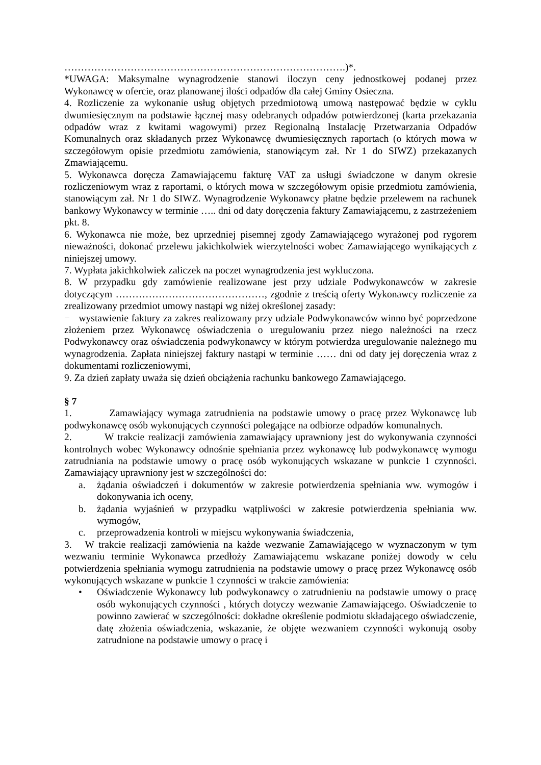………………………………………………………………………….)*.
*UWAGA: Maksymalne wynagrodzenie stanowi iloczyn ceny jednostkowej podanej przez Wykonawcę w ofercie, oraz planowanej ilości odpadów dla całej Gminy Osieczna.
4. Rozliczenie za wykonanie usług objętych przedmiotową umową następować będzie w cyklu dwumiesięcznym na podstawie łącznej masy odebranych odpadów potwierdzonej (karta przekazania odpadów wraz z kwitami wagowymi) przez Regionalną Instalację Przetwarzania Odpadów Komunalnych oraz składanych przez Wykonawcę dwumiesięcznych raportach (o których mowa w szczegółowym opisie przedmiotu zamówienia, stanowiącym zał. Nr 1 do SIWZ) przekazanych Zmawiającemu.
5. Wykonawca doręcza Zamawiającemu fakturę VAT za usługi świadczone w danym okresie rozliczeniowym wraz z raportami, o których mowa w szczegółowym opisie przedmiotu zamówienia, stanowiącym zał. Nr 1 do SIWZ. Wynagrodzenie Wykonawcy płatne będzie przelewem na rachunek bankowy Wykonawcy w terminie ….. dni od daty doręczenia faktury Zamawiającemu, z zastrzeżeniem pkt. 8.
6. Wykonawca nie może, bez uprzedniej pisemnej zgody Zamawiającego wyrażonej pod rygorem nieważności, dokonać przelewu jakichkolwiek wierzytelności wobec Zamawiającego wynikających z niniejszej umowy.
7. Wypłata jakichkolwiek zaliczek na poczet wynagrodzenia jest wykluczona.
8. W przypadku gdy zamówienie realizowane jest przy udziale Podwykonawców w zakresie dotyczącym ………………………………………, zgodnie z treścią oferty Wykonawcy rozliczenie za zrealizowany przedmiot umowy nastąpi wg niżej określonej zasady:
− wystawienie faktury za zakres realizowany przy udziale Podwykonawców winno być poprzedzone złożeniem przez Wykonawcę oświadczenia o uregulowaniu przez niego należności na rzecz Podwykonawcy oraz oświadczenia podwykonawcy w którym potwierdza uregulowanie należnego mu wynagrodzenia. Zapłata niniejszej faktury nastąpi w terminie …… dni od daty jej doręczenia wraz z dokumentami rozliczeniowymi,
9. Za dzień zapłaty uważa się dzień obciążenia rachunku bankowego Zamawiającego.
§ 7
1. Zamawiający wymaga zatrudnienia na podstawie umowy o pracę przez Wykonawcę lub podwykonawcę osób wykonujących czynności polegające na odbiorze odpadów komunalnych.
2. W trakcie realizacji zamówienia zamawiający uprawniony jest do wykonywania czynności kontrolnych wobec Wykonawcy odnośnie spełniania przez wykonawcę lub podwykonawcę wymogu zatrudniania na podstawie umowy o pracę osób wykonujących wskazane w punkcie 1 czynności. Zamawiający uprawniony jest w szczególności do:
a. żądania oświadczeń i dokumentów w zakresie potwierdzenia spełniania ww. wymogów i dokonywania ich oceny,
b. żądania wyjaśnień w przypadku wątpliwości w zakresie potwierdzenia spełniania ww. wymogów,
c. przeprowadzenia kontroli w miejscu wykonywania świadczenia,
3. W trakcie realizacji zamówienia na każde wezwanie Zamawiającego w wyznaczonym w tym wezwaniu terminie Wykonawca przedłoży Zamawiającemu wskazane poniżej dowody w celu potwierdzenia spełniania wymogu zatrudnienia na podstawie umowy o pracę przez Wykonawcę osób wykonujących wskazane w punkcie 1 czynności w trakcie zamówienia:
• Oświadczenie Wykonawcy lub podwykonawcy o zatrudnieniu na podstawie umowy o pracę osób wykonujących czynności , których dotyczy wezwanie Zamawiającego. Oświadczenie to powinno zawierać w szczególności: dokładne określenie podmiotu składającego oświadczenie, datę złożenia oświadczenia, wskazanie, że objęte wezwaniem czynności wykonują osoby zatrudnione na podstawie umowy o pracę i